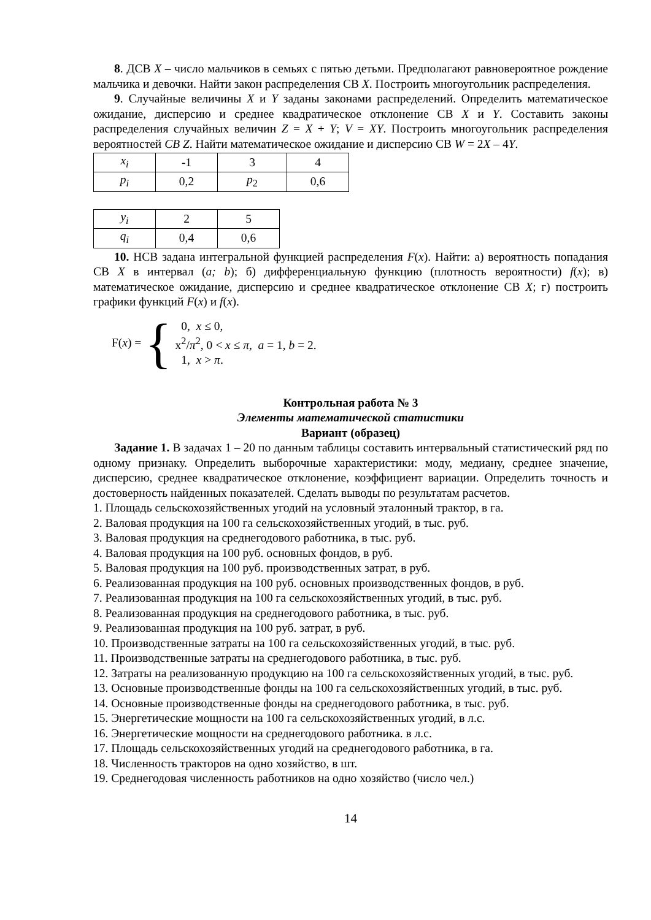8. ДСВ X – число мальчиков в семьях с пятью детьми. Предполагают равновероятное рождение мальчика и девочки. Найти закон распределения СВ X. Построить многоугольник распределения.
9. Случайные величины X и Y заданы законами распределений. Определить математическое ожидание, дисперсию и среднее квадратическое отклонение СВ X и Y. Составить законы распределения случайных величин Z = X + Y; V = XY. Построить многоугольник распределения вероятностей CB Z. Найти математическое ожидание и дисперсию СВ W = 2X – 4Y.
| x<sub>i</sub> | -1 | 3 | 4 |
| p<sub>i</sub> | 0,2 | p<sub>2</sub> | 0,6 |
| y<sub>i</sub> | 2 | 5 |
| q<sub>i</sub> | 0,4 | 0,6 |
10. НСВ задана интегральной функцией распределения F(x). Найти: а) вероятность попадания СВ X в интервал (a; b); б) дифференциальную функцию (плотность вероятности) f(x); в) математическое ожидание, дисперсию и среднее квадратическое отклонение СВ X; г) построить графики функций F(x) и f(x).
F(x) = {
0, x ≤ 0,
x<sup>2</sup>/π<sup>2</sup>, 0 < x ≤ π, a = 1, b = 2.
1, x > π.
Контрольная работа № 3
Элементы математической статистики
Вариант (образец)
Задание 1. В задачах 1 – 20 по данным таблицы составить интервальный статистический ряд по одному признаку. Определить выборочные характеристики: моду, медиану, среднее значение, дисперсию, среднее квадратическое отклонение, коэффициент вариации. Определить точность и достоверность найденных показателей. Сделать выводы по результатам расчетов.
1. Площадь сельскохозяйственных угодий на условный эталонный трактор, в га.
2. Валовая продукция на 100 га сельскохозяйственных угодий, в тыс. руб.
3. Валовая продукция на среднегодового работника, в тыс. руб.
4. Валовая продукция на 100 руб. основных фондов, в руб.
5. Валовая продукция на 100 руб. производственных затрат, в руб.
6. Реализованная продукция на 100 руб. основных производственных фондов, в руб.
7. Реализованная продукция на 100 га сельскохозяйственных угодий, в тыс. руб.
8. Реализованная продукция на среднегодового работника, в тыс. руб.
9. Реализованная продукция на 100 руб. затрат, в руб.
10. Производственные затраты на 100 га сельскохозяйственных угодий, в тыс. руб.
11. Производственные затраты на среднегодового работника, в тыс. руб.
12. Затраты на реализованную продукцию на 100 га сельскохозяйственных угодий, в тыс. руб.
13. Основные производственные фонды на 100 га сельскохозяйственных угодий, в тыс. руб.
14. Основные производственные фонды на среднегодового работника, в тыс. руб.
15. Энергетические мощности на 100 га сельскохозяйственных угодий, в л.с.
16. Энергетические мощности на среднегодового работника. в л.с.
17. Площадь сельскохозяйственных угодий на среднегодового работника, в га.
18. Численность тракторов на одно хозяйство, в шт.
19. Среднегодовая численность работников на одно хозяйство (число чел.)
14